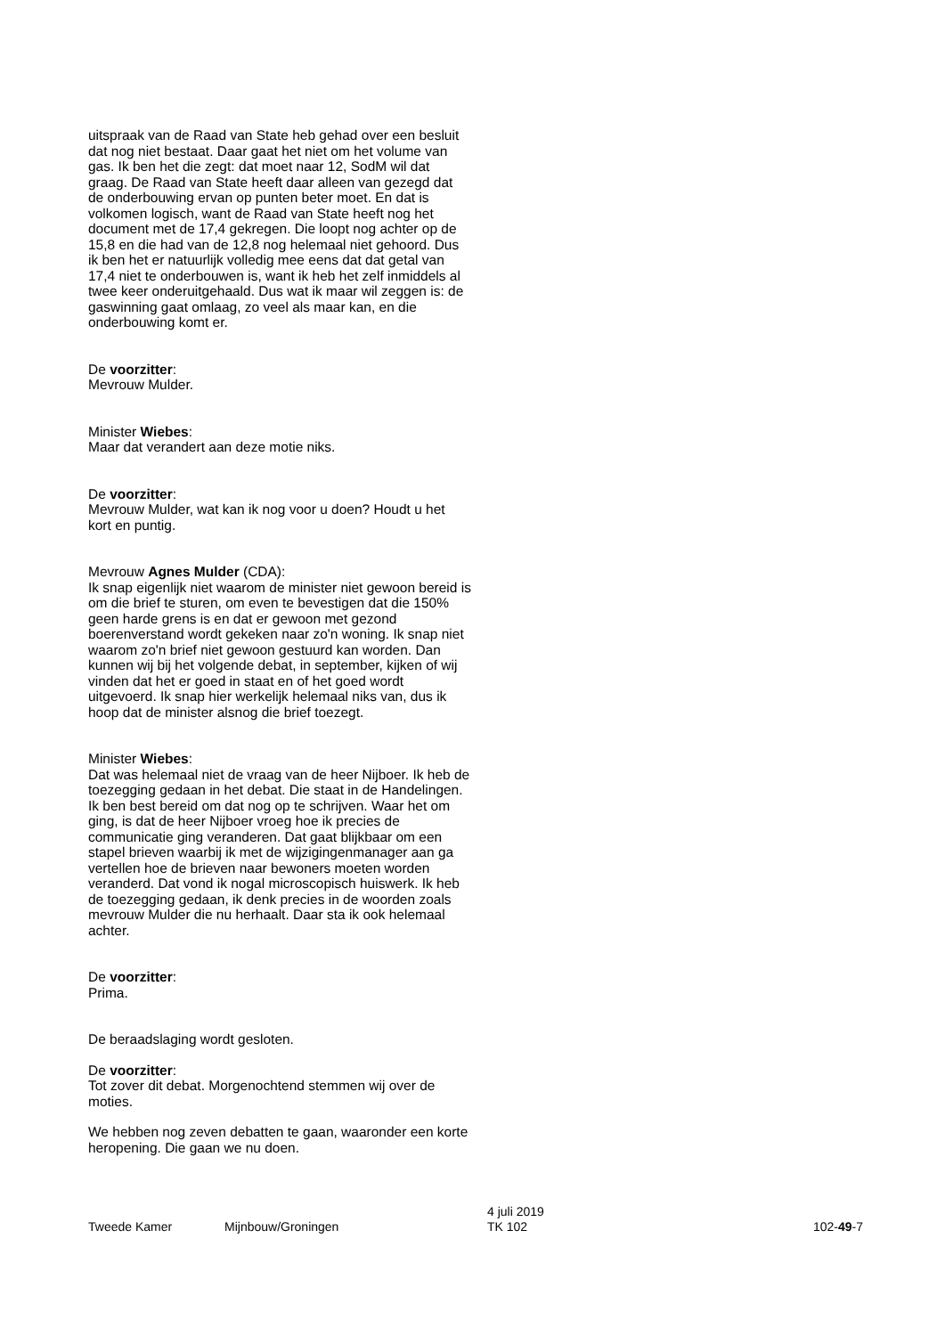uitspraak van de Raad van State heb gehad over een besluit dat nog niet bestaat. Daar gaat het niet om het volume van gas. Ik ben het die zegt: dat moet naar 12, SodM wil dat graag. De Raad van State heeft daar alleen van gezegd dat de onderbouwing ervan op punten beter moet. En dat is volkomen logisch, want de Raad van State heeft nog het document met de 17,4 gekregen. Die loopt nog achter op de 15,8 en die had van de 12,8 nog helemaal niet gehoord. Dus ik ben het er natuurlijk volledig mee eens dat dat getal van 17,4 niet te onderbouwen is, want ik heb het zelf inmiddels al twee keer onderuitgehaald. Dus wat ik maar wil zeggen is: de gaswinning gaat omlaag, zo veel als maar kan, en die onderbouwing komt er.
De voorzitter:
Mevrouw Mulder.
Minister Wiebes:
Maar dat verandert aan deze motie niks.
De voorzitter:
Mevrouw Mulder, wat kan ik nog voor u doen? Houdt u het kort en puntig.
Mevrouw Agnes Mulder (CDA):
Ik snap eigenlijk niet waarom de minister niet gewoon bereid is om die brief te sturen, om even te bevestigen dat die 150% geen harde grens is en dat er gewoon met gezond boerenverstand wordt gekeken naar zo'n woning. Ik snap niet waarom zo'n brief niet gewoon gestuurd kan worden. Dan kunnen wij bij het volgende debat, in september, kijken of wij vinden dat het er goed in staat en of het goed wordt uitgevoerd. Ik snap hier werkelijk helemaal niks van, dus ik hoop dat de minister alsnog die brief toezegt.
Minister Wiebes:
Dat was helemaal niet de vraag van de heer Nijboer. Ik heb de toezegging gedaan in het debat. Die staat in de Handelingen. Ik ben best bereid om dat nog op te schrijven. Waar het om ging, is dat de heer Nijboer vroeg hoe ik precies de communicatie ging veranderen. Dat gaat blijkbaar om een stapel brieven waarbij ik met de wijzigingenmanager aan ga vertellen hoe de brieven naar bewoners moeten worden veranderd. Dat vond ik nogal microscopisch huiswerk. Ik heb de toezegging gedaan, ik denk precies in de woorden zoals mevrouw Mulder die nu herhaalt. Daar sta ik ook helemaal achter.
De voorzitter:
Prima.
De beraadslaging wordt gesloten.
De voorzitter:
Tot zover dit debat. Morgenochtend stemmen wij over de moties.
We hebben nog zeven debatten te gaan, waaronder een korte heropening. Die gaan we nu doen.
Tweede Kamer
Mijnbouw/Groningen
4 juli 2019
TK 102
102-49-7